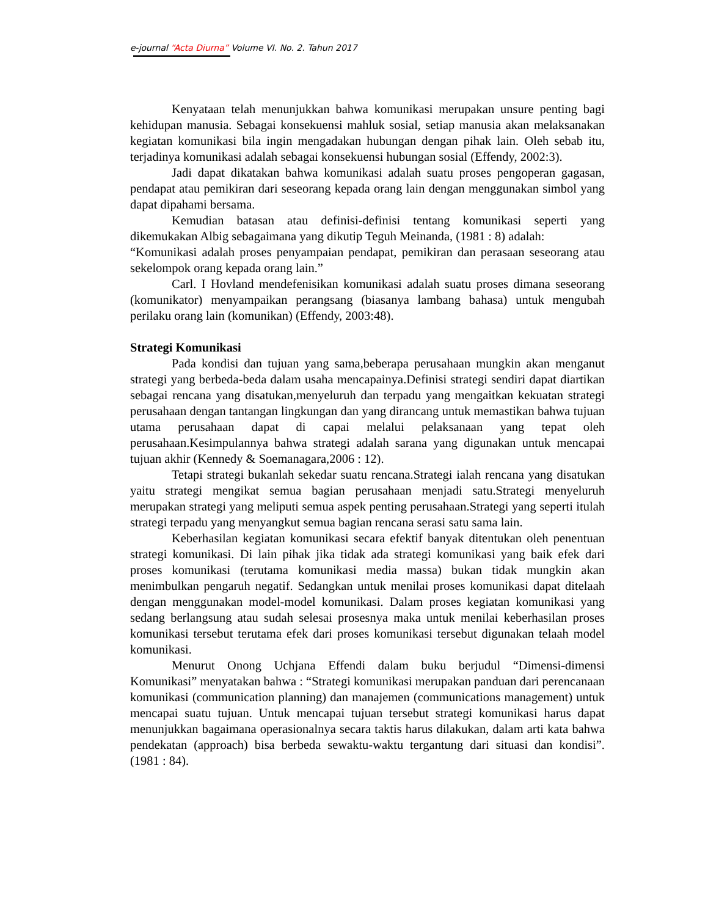e-journal “Acta Diurna” Volume VI. No. 2. Tahun 2017
Kenyataan telah menunjukkan bahwa komunikasi merupakan unsure penting bagi kehidupan manusia. Sebagai konsekuensi mahluk sosial, setiap manusia akan melaksanakan kegiatan komunikasi bila ingin mengadakan hubungan dengan pihak lain. Oleh sebab itu, terjadinya komunikasi adalah sebagai konsekuensi hubungan sosial (Effendy, 2002:3).
Jadi dapat dikatakan bahwa komunikasi adalah suatu proses pengoperan gagasan, pendapat atau pemikiran dari seseorang kepada orang lain dengan menggunakan simbol yang dapat dipahami bersama.
Kemudian batasan atau definisi-definisi tentang komunikasi seperti yang dikemukakan Albig sebagaimana yang dikutip Teguh Meinanda, (1981 : 8) adalah:
“Komunikasi adalah proses penyampaian pendapat, pemikiran dan perasaan seseorang atau sekelompok orang kepada orang lain.”
Carl. I Hovland mendefenisikan komunikasi adalah suatu proses dimana seseorang (komunikator) menyampaikan perangsang (biasanya lambang bahasa) untuk mengubah perilaku orang lain (komunikan) (Effendy, 2003:48).
Strategi Komunikasi
Pada kondisi dan tujuan yang sama,beberapa perusahaan mungkin akan menganut strategi yang berbeda-beda dalam usaha mencapainya.Definisi strategi sendiri dapat diartikan sebagai rencana yang disatukan,menyeluruh dan terpadu yang mengaitkan kekuatan strategi perusahaan dengan tantangan lingkungan dan yang dirancang untuk memastikan bahwa tujuan utama perusahaan dapat di capai melalui pelaksanaan yang tepat oleh perusahaan.Kesimpulannya bahwa strategi adalah sarana yang digunakan untuk mencapai tujuan akhir (Kennedy & Soemanagara,2006 : 12).
Tetapi strategi bukanlah sekedar suatu rencana.Strategi ialah rencana yang disatukan yaitu strategi mengikat semua bagian perusahaan menjadi satu.Strategi menyeluruh merupakan strategi yang meliputi semua aspek penting perusahaan.Strategi yang seperti itulah strategi terpadu yang menyangkut semua bagian rencana serasi satu sama lain.
Keberhasilan kegiatan komunikasi secara efektif banyak ditentukan oleh penentuan strategi komunikasi. Di lain pihak jika tidak ada strategi komunikasi yang baik efek dari proses komunikasi (terutama komunikasi media massa) bukan tidak mungkin akan menimbulkan pengaruh negatif. Sedangkan untuk menilai proses komunikasi dapat ditelaah dengan menggunakan model-model komunikasi. Dalam proses kegiatan komunikasi yang sedang berlangsung atau sudah selesai prosesnya maka untuk menilai keberhasilan proses komunikasi tersebut terutama efek dari proses komunikasi tersebut digunakan telaah model komunikasi.
Menurut Onong Uchjana Effendi dalam buku berjudul “Dimensi-dimensi Komunikasi” menyatakan bahwa : “Strategi komunikasi merupakan panduan dari perencanaan komunikasi (communication planning) dan manajemen (communications management) untuk mencapai suatu tujuan. Untuk mencapai tujuan tersebut strategi komunikasi harus dapat menunjukkan bagaimana operasionalnya secara taktis harus dilakukan, dalam arti kata bahwa pendekatan (approach) bisa berbeda sewaktu-waktu tergantung dari situasi dan kondisi”. (1981 : 84).